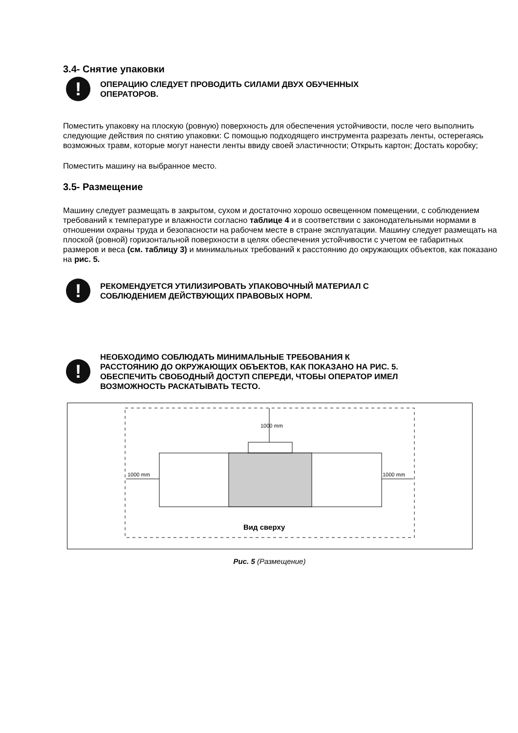3.4- Снятие упаковки
!
ОПЕРАЦИЮ СЛЕДУЕТ ПРОВОДИТЬ СИЛАМИ ДВУХ ОБУЧЕННЫХ
ОПЕРАТОРОВ.
Поместить упаковку на плоскую (ровную) поверхность для обеспечения устойчивости, после чего выполнить следующие действия по снятию упаковки: С помощью подходящего инструмента разрезать ленты, остерегаясь возможных травм, которые могут нанести ленты ввиду своей эластичности; Открыть картон; Достать коробку;
Поместить машину на выбранное место.
3.5- Размещение
Машину следует размещать в закрытом, сухом и достаточно хорошо освещенном помещении, с соблюдением требований к температуре и влажности согласно таблице 4 и в соответствии с законодательными нормами в отношении охраны труда и безопасности на рабочем месте в стране эксплуатации. Машину следует размещать на плоской (ровной) горизонтальной поверхности в целях обеспечения устойчивости с учетом ее габаритных размеров и веса (см. таблицу 3) и минимальных требований к расстоянию до окружающих объектов, как показано на рис. 5.
!
РЕКОМЕНДУЕТСЯ УТИЛИЗИРОВАТЬ УПАКОВОЧНЫЙ МАТЕРИАЛ С
СОБЛЮДЕНИЕМ ДЕЙСТВУЮЩИХ ПРАВОВЫХ НОРМ.
!
НЕОБХОДИМО СОБЛЮДАТЬ МИНИМАЛЬНЫЕ ТРЕБОВАНИЯ К
РАССТОЯНИЮ ДО ОКРУЖАЮЩИХ ОБЪЕКТОВ, КАК ПОКАЗАНО НА РИС. 5.
ОБЕСПЕЧИТЬ СВОБОДНЫЙ ДОСТУП СПЕРЕДИ, ЧТОБЫ ОПЕРАТОР ИМЕЛ
ВОЗМОЖНОСТЬ РАСКАТЫВАТЬ ТЕСТО.
1000 mm 1000 mm
1000 mm
Вид сверху
Рис. 5 (Размещение)